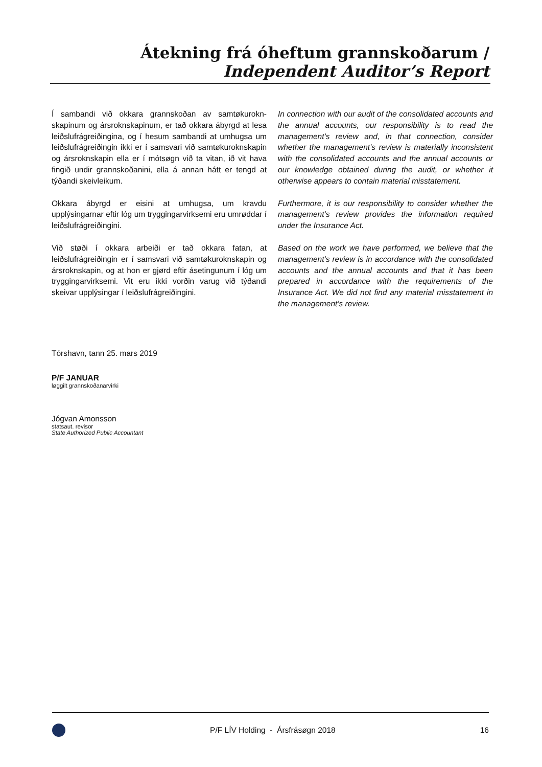Átekning frá óheftum grannskoðarum /
Independent Auditor’s Report
Í sambandi við okkara grannskoðan av samtøkurokn­skapinum og ársroknskapinum, er tað okkara ábyrgd at lesa leiðslufrágreiðingina, og í hesum sambandi at umhugsa um leiðslufrágreiðingin ikki er í samsvari við samtøkuroknskapin og ársroknskapin ella er í mótsøgn við ta vitan, ið vit hava fingið undir grannskoðanini, ella á annan hátt er tengd at týðandi skeivleikum.
In connection with our audit of the consolidated accounts and the annual accounts, our responsibility is to read the management’s review and, in that connection, consider whether the management’s review is materially inconsistent with the consolidated accounts and the annual accounts or our knowledge obtained during the audit, or whether it otherwise appears to contain material misstatement.
Okkara ábyrgd er eisini at umhugsa, um kravdu upplýsingarnar eftir lóg um tryggingarvirksemi eru umrøddar í leiðslufrágreiðingini.
Furthermore, it is our responsibility to consider whether the management’s review provides the information required under the Insurance Act.
Við støði í okkara arbeiði er tað okkara fatan, at leiðslufrágreiðingin er í samsvari við samtøkuroknskapin og ársroknskapin, og at hon er gjørd eftir ásetingunum í lóg um tryggingarvirksemi. Vit eru ikki vorðin varug við týðandi skeivar upplýsingar í leiðslufrágreiðingini.
Based on the work we have performed, we believe that the management’s review is in accordance with the consolidated accounts and the annual accounts and that it has been prepared in accordance with the requirements of the Insurance Act. We did not find any material misstatement in the management’s review.
Tórshavn, tann 25. mars 2019
P/F JANUAR
løggilt grannskoðanarvirki
Jógvan Amonsson
statsaut. revisor
State Authorized Public Accountant
P/F LÍV Holding - Ársfrásøgn 2018 16